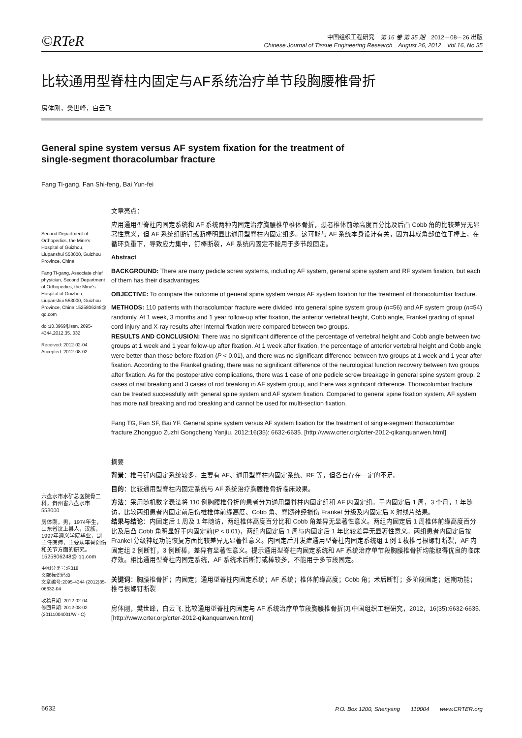©RTeR
中国组织工程研究　第 16 卷 第 35 期　2012－08－26 出版
Chinese Journal of Tissue Engineering Research　August 26, 2012　Vol.16, No.35
比较通用型脊柱内固定与AF系统治疗单节段胸腰椎骨折
房体刚，樊世峰，白云飞
General spine system versus AF system fixation for the treatment of
single-segment thoracolumbar fracture
Fang Ti-gang, Fan Shi-feng, Bai Yun-fei
Second Department of Orthopedics, the Mine’s Hospital of Guizhou, Liupanshui 553000, Guizhou Province, China
Fang Ti-gang, Associate chief physician, Second Department of Orthopedics, the Mine’s Hospital of Guizhou, Liupanshui 553000, Guizhou Province, China 1525806248@ qq.com
doi:10.3969/j.issn. 2095-4344.2012.35. 032
Received: 2012-02-04
Accepted: 2012-08-02
六盘水市水矿总医院骨二科，贵州省六盘水市 553000
房体刚，男，1974年生，山东省汶上县人，汉族，1997年遵义学院毕业，副主任医师，主要从事骨创伤和关节方面的研究。1525806248@ qq.com
中图分类号:R318
文献标识码:B
文章编号:2095-4344 (2012)35-06632-04
收稿日期: 2012-02-04
修回日期: 2012-08-02
(20111004001/W · C)
文章亮点：
应用通用型脊柱内固定系统和 AF 系统两种内固定治疗胸腰椎单椎体骨折，患者椎体前缘高度百分比及后凸 Cobb 角的比较差异无显著性意义，但 AF 系统组断钉或断棒明显比通用型脊柱内固定组多。这可能与 AF 系统本身设计有关，因为其成角部位位于棒上，在循环负重下，导致应力集中，钉棒断裂，AF 系统内固定不能用于多节段固定。
Abstract
BACKGROUND: There are many pedicle screw systems, including AF system, general spine system and RF system fixation, but each of them has their disadvantages.
OBJECTIVE: To compare the outcome of general spine system versus AF system fixation for the treatment of thoracolumbar fracture.
METHODS: 110 patients with thoracolumbar fracture were divided into general spine system group (n=56) and AF system group (n=54) randomly. At 1 week, 3 months and 1 year follow-up after fixation, the anterior vertebral height, Cobb angle, Frankel grading of spinal cord injury and X-ray results after internal fixation were compared between two groups.
RESULTS AND CONCLUSION: There was no significant difference of the percentage of vertebral height and Cobb angle between two groups at 1 week and 1 year follow-up after fixation. At 1 week after fixation, the percentage of anterior vertebral height and Cobb angle were better than those before fixation (P < 0.01), and there was no significant difference between two groups at 1 week and 1 year after fixation. According to the Frankel grading, there was no significant difference of the neurological function recovery between two groups after fixation. As for the postoperative complications, there was 1 case of one pedicle screw breakage in general spine system group, 2 cases of nail breaking and 3 cases of rod breaking in AF system group, and there was significant difference. Thoracolumbar fracture can be treated successfully with general spine system and AF system fixation. Compared to general spine fixation system, AF system has more nail breaking and rod breaking and cannot be used for multi-section fixation.
Fang TG, Fan SF, Bai YF. General spine system versus AF system fixation for the treatment of single-segment thoracolumbar fracture.Zhongguo Zuzhi Gongcheng Yanjiu. 2012;16(35): 6632-6635. [http://www.crter.org/crter-2012-qikanquanwen.html]
摘要
背景：椎弓钉内固定系统较多，主要有 AF、通用型脊柱内固定系统、RF 等，但各自存在一定的不足。
目的：比较通用型脊柱内固定系统与 AF 系统治疗胸腰椎骨折临床效果。
方法：采用随机数字表法将 110 例胸腰椎骨折的患者分为通用型脊柱内固定组和 AF 内固定组。于内固定后 1 周，3 个月，1 年随访，比较两组患者内固定前后伤椎椎体前缘高度、Cobb 角、脊髓神经损伤 Frankel 分级及内固定后 X 射线片结果。
结果与结论：内固定后 1 周及 1 年随访，两组椎体高度百分比和 Cobb 角差异无显著性意义。两组内固定后 1 周椎体前缘高度百分比及后凸 Cobb 角明显好于内固定前(P < 0.01)，两组内固定后 1 周与内固定后 1 年比较差异无显著性意义。两组患者内固定后按 Frankel 分级神经功能恢复方面比较差异无显著性意义。内固定后并发症通用型脊柱内固定系统组 1 例 1 枚椎弓根螺钉断裂，AF 内固定组 2 例断钉，3 例断棒，差异有显著性意义。提示通用型脊柱内固定系统和 AF 系统治疗单节段胸腰椎骨折均能取得优良的临床疗效。相比通用型脊柱内固定系统，AF 系统术后断钉或棒较多，不能用于多节段固定。
关键词：胸腰椎骨折；内固定；通用型脊柱内固定系统；AF 系统；椎体前缘高度；Cobb 角；术后断钉；多阶段固定；远期功能；椎弓根螺钉断裂
房体刚，樊世峰，白云飞. 比较通用型脊柱内固定与 AF 系统治疗单节段胸腰椎骨折[J].中国组织工程研究，2012，16(35):6632-6635.　　　[http://www.crter.org/crter-2012-qikanquanwen.html]
6632 P.O. Box 1200, Shenyang　　110004　　www.CRTER.org